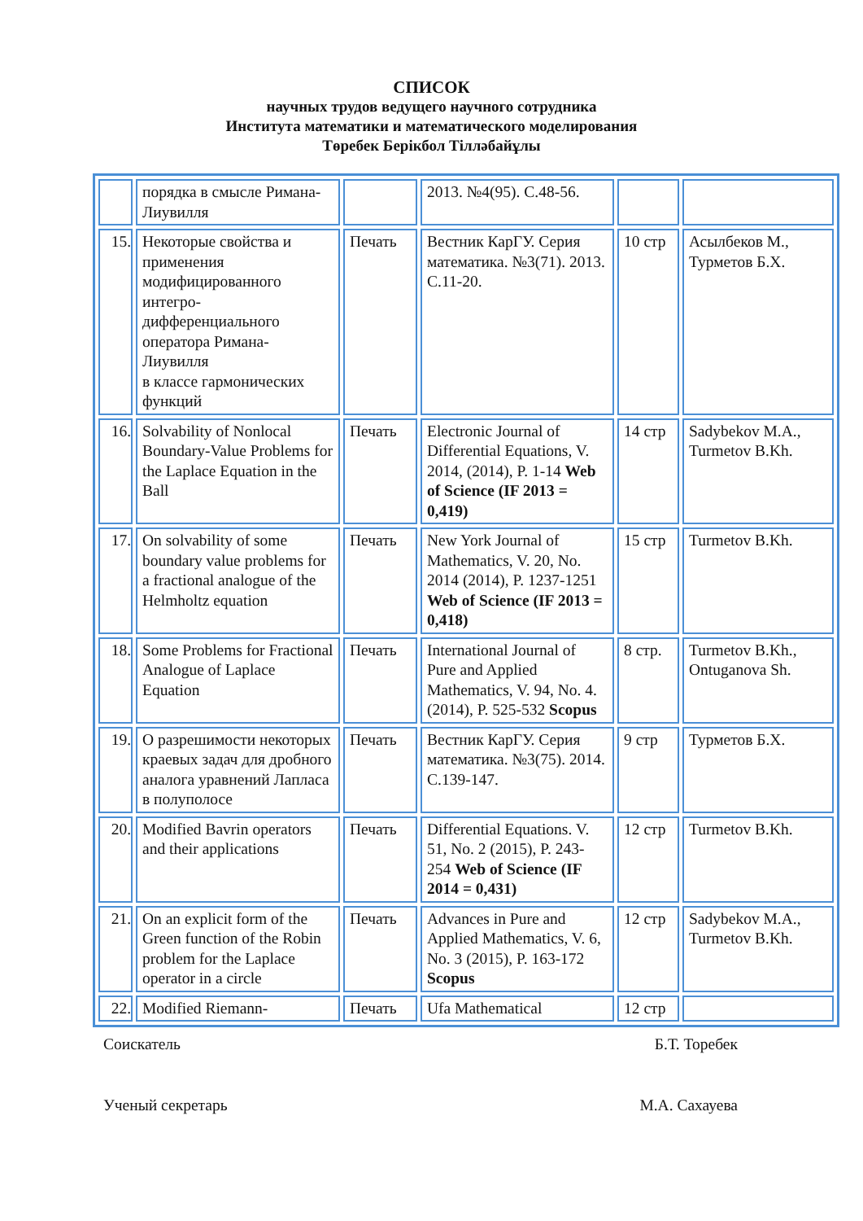СПИСОК
научных трудов ведущего научного сотрудника
Института математики и математического моделирования
Төребек Берікбол Тілләбайұлы
| | порядка в смысле Римана-Лиувилля | | 2013. №4(95). С.48-56. | | |
| 15. | Некоторые свойства и применения модифицированного интегро-дифференциального оператора Римана-Лиувилля в классе гармонических функций | Печать | Вестник КарГУ. Серия математика. №3(71). 2013. С.11-20. | 10 стр | Асылбеков М., Турметов Б.Х. |
| 16. | Solvability of Nonlocal Boundary-Value Problems for the Laplace Equation in the Ball | Печать | Electronic Journal of Differential Equations, V. 2014, (2014), P. 1-14 Web of Science (IF 2013 = 0,419) | 14 стр | Sadybekov M.A., Turmetov B.Kh. |
| 17. | On solvability of some boundary value problems for a fractional analogue of the Helmholtz equation | Печать | New York Journal of Mathematics, V. 20, No. 2014 (2014), P. 1237-1251 Web of Science (IF 2013 = 0,418) | 15 стр | Turmetov B.Kh. |
| 18. | Some Problems for Fractional Analogue of Laplace Equation | Печать | International Journal of Pure and Applied Mathematics, V. 94, No. 4. (2014), P. 525-532 Scopus | 8 стр. | Turmetov B.Kh., Ontuganova Sh. |
| 19. | О разрешимости некоторых краевых задач для дробного аналога уравнений Лапласа в полуполосе | Печать | Вестник КарГУ. Серия математика. №3(75). 2014. С.139-147. | 9 стр | Турметов Б.Х. |
| 20. | Modified Bavrin operators and their applications | Печать | Differential Equations. V. 51, No. 2 (2015), P. 243-254 Web of Science (IF 2014 = 0,431) | 12 стр | Turmetov B.Kh. |
| 21. | On an explicit form of the Green function of the Robin problem for the Laplace operator in a circle | Печать | Advances in Pure and Applied Mathematics, V. 6, No. 3 (2015), P. 163-172 Scopus | 12 стр | Sadybekov M.A., Turmetov B.Kh. |
| 22. | Modified Riemann- | Печать | Ufa Mathematical | 12 стр | |
Соискатель Б.Т. Торебек
Ученый секретарь М.А. Сахауева